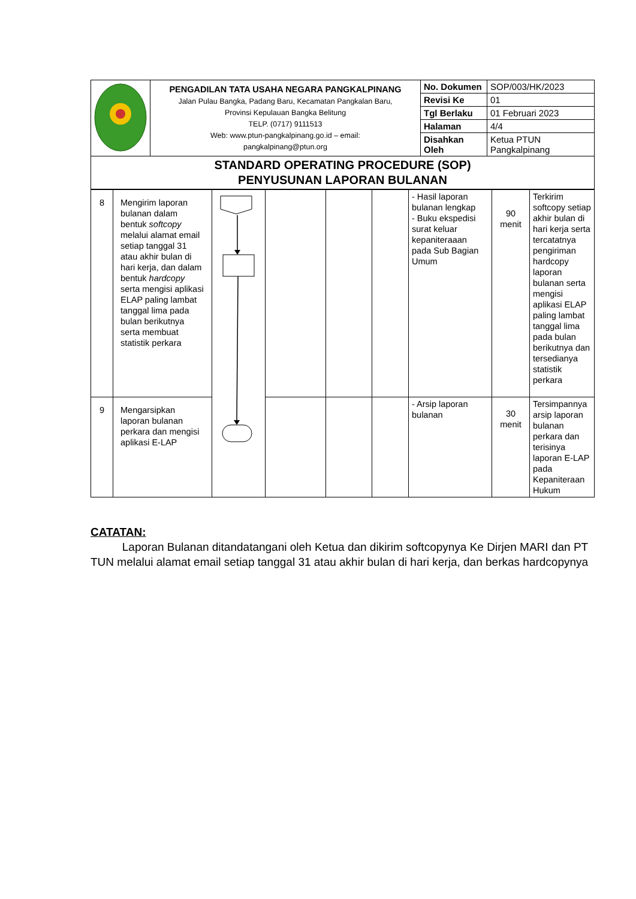| | PENGADILAN TATA USAHA NEGARA PANGKALPINANG Jalan Pulau Bangka, Padang Baru, Kecamatan Pangkalan Baru, Provinsi Kepulauan Bangka Belitung TELP. (0717) 9111513 Web: www.ptun-pangkalpinang.go.id – email: pangkalpinang@ptun.org | No. Dokumen | SOP/003/HK/2023 |
| | | Revisi Ke | 01 |
| | | Tgl Berlaku | 01 Februari 2023 |
| | | Halaman | 4/4 |
| | | Disahkan Oleh | Ketua PTUN Pangkalpinang |
| STANDARD OPERATING PROCEDURE (SOP) PENYUSUNAN LAPORAN BULANAN | | | |
| 8 | Mengirim laporan bulanan dalam bentuk softcopy melalui alamat email setiap tanggal 31 atau akhir bulan di hari kerja, dan dalam bentuk hardcopy serta mengisi aplikasi ELAP paling lambat tanggal lima pada bulan berikutnya serta membuat statistik perkara | | | | | - Hasil laporan bulanan lengkap - Buku ekspedisi surat keluar kepaniteraaan pada Sub Bagian Umum | 90 menit | Terkirim softcopy setiap akhir bulan di hari kerja serta tercatatnya pengiriman hardcopy laporan bulanan serta mengisi aplikasi ELAP paling lambat tanggal lima pada bulan berikutnya dan tersedianya statistik perkara |
| 9 | Mengarsipkan laporan bulanan perkara dan mengisi aplikasi E-LAP | | | | | - Arsip laporan bulanan | 30 menit | Tersimpannya arsip laporan bulanan perkara dan terisinya laporan E-LAP pada Kepaniteraan Hukum |
CATATAN:
Laporan Bulanan ditandatangani oleh Ketua dan dikirim softcopynya Ke Dirjen MARI dan PT TUN melalui alamat email setiap tanggal 31 atau akhir bulan di hari kerja, dan berkas hardcopynya